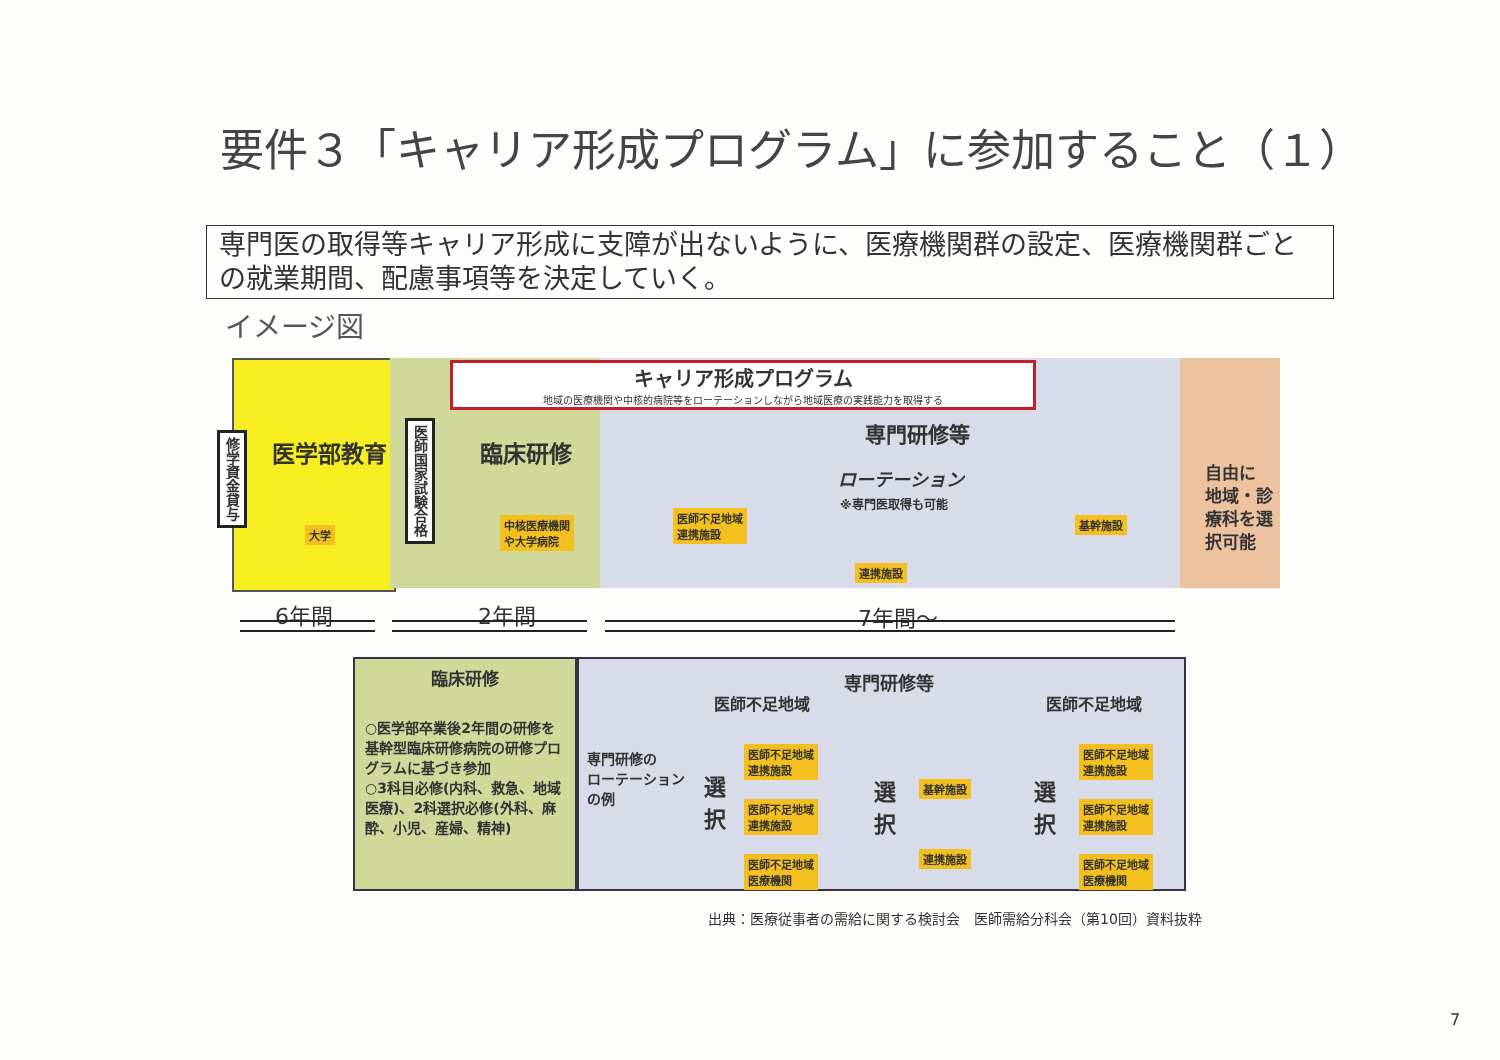要件３「キャリア形成プログラム」に参加すること（１）
専門医の取得等キャリア形成に支障が出ないように、医療機関群の設定、医療機関群ごとの就業期間、配慮事項等を決定していく。
イメージ図
修学資金貸与
医学部教育
大学
医師国家試験合格
臨床研修
中核医療機関
や大学病院
キャリア形成プログラム
地域の医療機関や中核的病院等をローテーションしながら地域医療の実践能力を取得する
専門研修等
ローテーション
※専門医取得も可能
医師不足地域
連携施設
基幹施設
連携施設
自由に
地域・診
療科を選
択可能
6年間 2年間 7年間～
臨床研修
○医学部卒業後2年間の研修を基幹型臨床研修病院の研修プログラムに基づき参加
○3科目必修(内科、救急、地域医療)、2科選択必修(外科、麻酔、小児、産婦、精神)
専門研修等
医師不足地域 医師不足地域
専門研修の
ローテーション
の例
選択
選択
選択
医師不足地域
連携施設
医師不足地域
連携施設
医師不足地域
医療機関
基幹施設
連携施設
医師不足地域
連携施設
医師不足地域
連携施設
医師不足地域
医療機関
出典：医療従事者の需給に関する検討会　医師需給分科会（第10回）資料抜粋
7